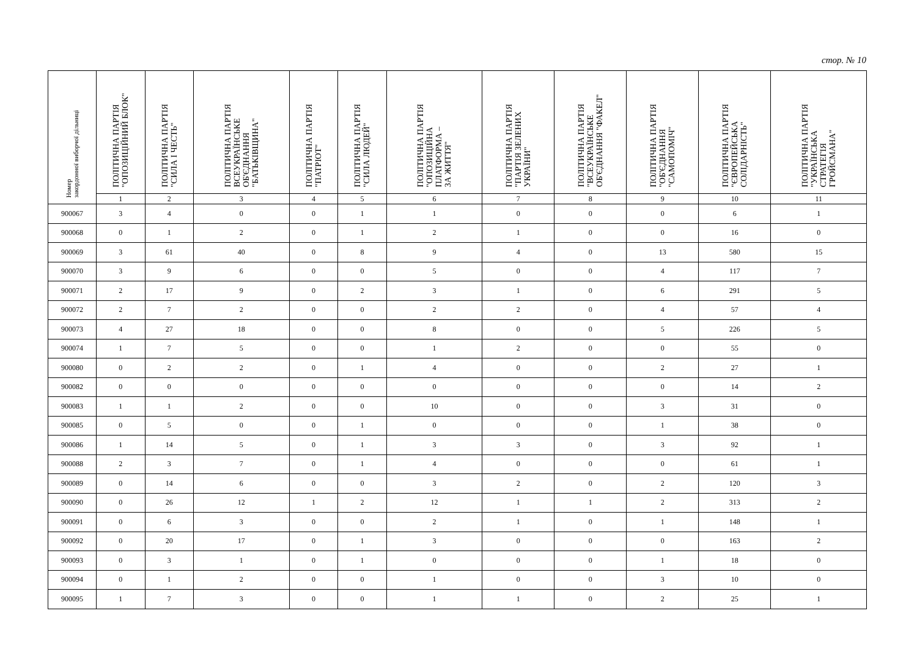стор. № 10
| Номер закордонної виборчої дільниці | ПОЛІТИЧНА ПАРТІЯ "ОПОЗИЦІЙНИЙ БЛОК" | ПОЛІТИЧНА ПАРТІЯ "СИЛА І ЧЕСТЬ" | ПОЛІТИЧНА ПАРТІЯ ВСЕУКРАЇНСЬКЕ ОБ'ЄДНАННЯ "БАТЬКІВЩИНА" | ПОЛІТИЧНА ПАРТІЯ "ПАТРІОТ" | ПОЛІТИЧНА ПАРТІЯ "СИЛА ЛЮДЕЙ" | ПОЛІТИЧНА ПАРТІЯ "ОПОЗИЦІЙНА ПЛАТФОРМА – ЗА ЖИТТЯ" | ПОЛІТИЧНА ПАРТІЯ "ПАРТІЯ ЗЕЛЕНИХ УКРАЇНИ" | ПОЛІТИЧНА ПАРТІЯ "ВСЕУКРАЇНСЬКЕ ОБ'ЄДНАННЯ "ФАКЕЛ" | ПОЛІТИЧНА ПАРТІЯ "ОБ'ЄДНАННЯ "САМОПОМІЧ" | ПОЛІТИЧНА ПАРТІЯ "ЄВРОПЕЙСЬКА СОЛІДАРНІСТЬ" | ПОЛІТИЧНА ПАРТІЯ "УКРАЇНСЬКА СТРАТЕГІЯ ГРОЙСМАНА" |
| --- | --- | --- | --- | --- | --- | --- | --- | --- | --- | --- | --- |
| | 1 | 2 | 3 | 4 | 5 | 6 | 7 | 8 | 9 | 10 | 11 |
| 900067 | 3 | 4 | 0 | 0 | 1 | 1 | 0 | 0 | 0 | 6 | 1 |
| 900068 | 0 | 1 | 2 | 0 | 1 | 2 | 1 | 0 | 0 | 16 | 0 |
| 900069 | 3 | 61 | 40 | 0 | 8 | 9 | 4 | 0 | 13 | 580 | 15 |
| 900070 | 3 | 9 | 6 | 0 | 0 | 5 | 0 | 0 | 4 | 117 | 7 |
| 900071 | 2 | 17 | 9 | 0 | 2 | 3 | 1 | 0 | 6 | 291 | 5 |
| 900072 | 2 | 7 | 2 | 0 | 0 | 2 | 2 | 0 | 4 | 57 | 4 |
| 900073 | 4 | 27 | 18 | 0 | 0 | 8 | 0 | 0 | 5 | 226 | 5 |
| 900074 | 1 | 7 | 5 | 0 | 0 | 1 | 2 | 0 | 0 | 55 | 0 |
| 900080 | 0 | 2 | 2 | 0 | 1 | 4 | 0 | 0 | 2 | 27 | 1 |
| 900082 | 0 | 0 | 0 | 0 | 0 | 0 | 0 | 0 | 0 | 14 | 2 |
| 900083 | 1 | 1 | 2 | 0 | 0 | 10 | 0 | 0 | 3 | 31 | 0 |
| 900085 | 0 | 5 | 0 | 0 | 1 | 0 | 0 | 0 | 1 | 38 | 0 |
| 900086 | 1 | 14 | 5 | 0 | 1 | 3 | 3 | 0 | 3 | 92 | 1 |
| 900088 | 2 | 3 | 7 | 0 | 1 | 4 | 0 | 0 | 0 | 61 | 1 |
| 900089 | 0 | 14 | 6 | 0 | 0 | 3 | 2 | 0 | 2 | 120 | 3 |
| 900090 | 0 | 26 | 12 | 1 | 2 | 12 | 1 | 1 | 2 | 313 | 2 |
| 900091 | 0 | 6 | 3 | 0 | 0 | 2 | 1 | 0 | 1 | 148 | 1 |
| 900092 | 0 | 20 | 17 | 0 | 1 | 3 | 0 | 0 | 0 | 163 | 2 |
| 900093 | 0 | 3 | 1 | 0 | 1 | 0 | 0 | 0 | 1 | 18 | 0 |
| 900094 | 0 | 1 | 2 | 0 | 0 | 1 | 0 | 0 | 3 | 10 | 0 |
| 900095 | 1 | 7 | 3 | 0 | 0 | 1 | 1 | 0 | 2 | 25 | 1 |